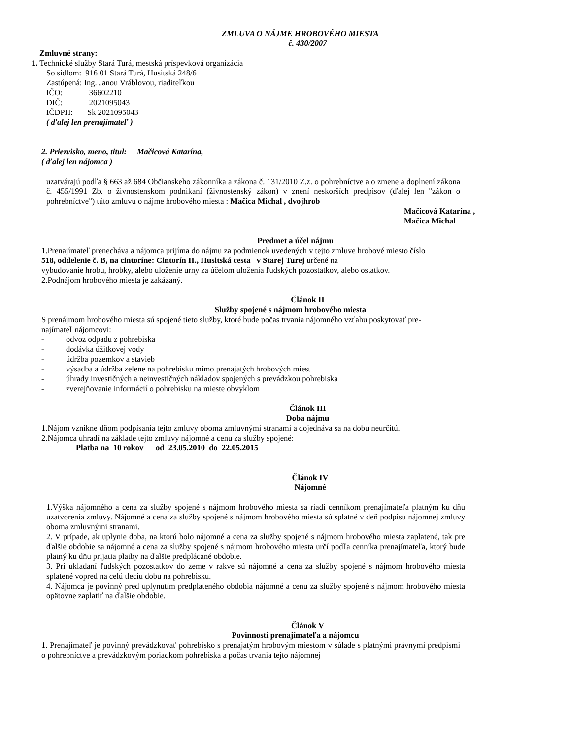ZMLUVA O NÁJME HROBOVÉHO MIESTA
č. 430/2007
Zmluvné strany:
1. Technické služby Stará Turá, mestská príspevková organizácia
So sídlom: 916 01 Stará Turá, Husitská 248/6
Zastúpená: Ing. Janou Vráblovou, riaditeľkou
IČO: 36602210
DIČ: 2021095043
IČDPH: Sk 2021095043
( ďalej len prenajímateľ )
2. Priezvisko, meno, titul: Mačicová Katarína,
( ďalej len nájomca )
uzatvárajú podľa § 663 až 684 Občianskeho zákonníka a zákona č. 131/2010 Z.z. o pohrebníctve a o zmene a doplnení zákona č. 455/1991 Zb. o živnostenskom podnikaní (živnostenský zákon) v znení neskorších predpisov (ďalej len "zákon o pohrebníctve") túto zmluvu o nájme hrobového miesta : Mačica Michal , dvojhrob
Mačicová Katarína ,
Mačica Michal
Predmet a účel nájmu
1.Prenajímateľ prenecháva a nájomca prijíma do nájmu za podmienok uvedených v tejto zmluve hrobové miesto číslo
518, oddelenie č. B, na cintoríne: Cintorín II., Husitská cesta v Starej Turej určené na
vybudovanie hrobu, hrobky, alebo uloženie urny za účelom uloženia ľudských pozostatkov, alebo ostatkov.
2.Podnájom hrobového miesta je zakázaný.
Článok II
Služby spojené s nájmom hrobového miesta
S prenájmom hrobového miesta sú spojené tieto služby, ktoré bude počas trvania nájomného vzťahu poskytovať pre-
najímateľ nájomcovi:
- odvoz odpadu z pohrebiska
- dodávka úžitkovej vody
- údržba pozemkov a stavieb
- výsadba a údržba zelene na pohrebisku mimo prenajatých hrobových miest
- úhrady investičných a neinvestičných nákladov spojených s prevádzkou pohrebiska
- zverejňovanie informácií o pohrebisku na mieste obvyklom
Článok III
Doba nájmu
1.Nájom vznikne dňom podpísania tejto zmluvy oboma zmluvnými stranami a dojednáva sa na dobu neurčitú.
2.Nájomca uhradí na základe tejto zmluvy nájomné a cenu za služby spojené:
Platba na 10 rokov od 23.05.2010 do 22.05.2015
Článok IV
Nájomné
1.Výška nájomného a cena za služby spojené s nájmom hrobového miesta sa riadi cenníkom prenajímateľa platným ku dňu uzatvorenia zmluvy. Nájomné a cena za služby spojené s nájmom hrobového miesta sú splatné v deň podpisu nájomnej zmluvy oboma zmluvnými stranami.
2. V prípade, ak uplynie doba, na ktorú bolo nájomné a cena za služby spojené s nájmom hrobového miesta zaplatené, tak pre ďalšie obdobie sa nájomné a cena za služby spojené s nájmom hrobového miesta určí podľa cenníka prenajímateľa, ktorý bude platný ku dňu prijatia platby na ďalšie predplácané obdobie.
3. Pri ukladaní ľudských pozostatkov do zeme v rakve sú nájomné a cena za služby spojené s nájmom hrobového miesta splatené vopred na celú tleciu dobu na pohrebisku.
4. Nájomca je povinný pred uplynutím predplateného obdobia nájomné a cenu za služby spojené s nájmom hrobového miesta opätovne zaplatiť na ďalšie obdobie.
Článok V
Povinnosti prenajímateľa a nájomcu
1. Prenajímateľ je povinný prevádzkovať pohrebisko s prenajatým hrobovým miestom v súlade s platnými právnymi predpismi o pohrebníctve a prevádzkovým poriadkom pohrebiska a počas trvania tejto nájomnej